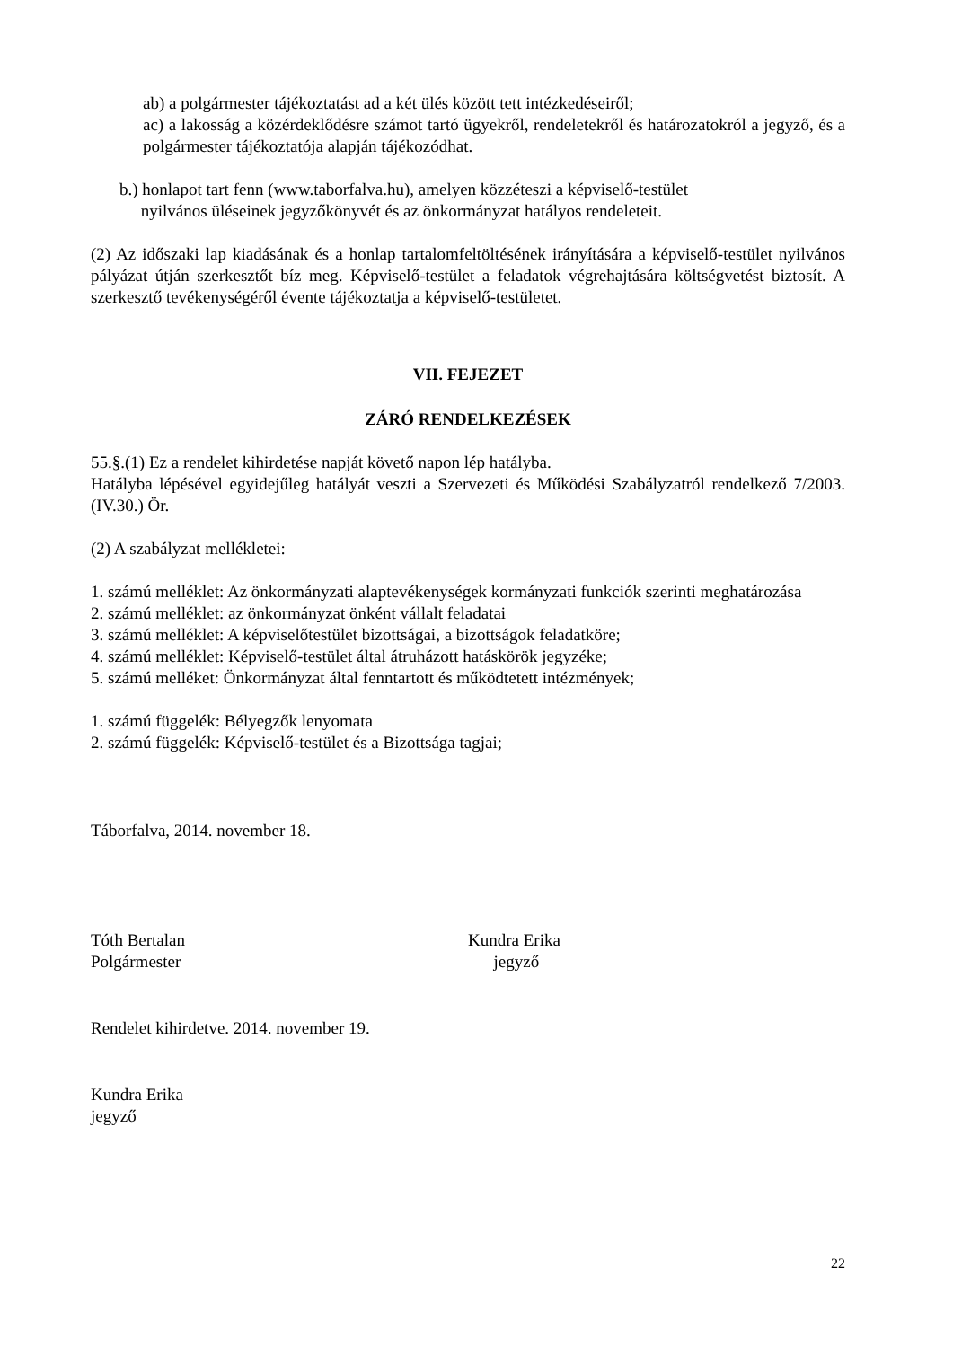ab) a polgármester tájékoztatást ad a két ülés között tett intézkedéseiről;
ac) a lakosság a közérdeklődésre számot tartó ügyekről, rendeletekről és határozatokról a jegyző, és a polgármester tájékoztatója alapján tájékozódhat.
b.) honlapot tart fenn (www.taborfalva.hu), amelyen közzéteszi a képviselő-testület
nyilvános üléseinek jegyzőkönyvét és az önkormányzat hatályos rendeleteit.
(2) Az időszaki lap kiadásának és a honlap tartalomfeltöltésének irányítására a képviselő-testület nyilvános pályázat útján szerkesztőt bíz meg. Képviselő-testület a feladatok végrehajtására költségvetést biztosít. A szerkesztő tevékenységéről évente tájékoztatja a képviselő-testületet.
VII. FEJEZET
ZÁRÓ RENDELKEZÉSEK
55.§.(1) Ez a rendelet kihirdetése napját követő napon lép hatályba.
Hatályba lépésével egyidejűleg hatályát veszti a Szervezeti és Működési Szabályzatról rendelkező 7/2003.(IV.30.) Ör.
(2) A szabályzat mellékletei:
1. számú melléklet: Az önkormányzati alaptevékenységek kormányzati funkciók szerinti meghatározása
2. számú melléklet: az önkormányzat önként vállalt feladatai
3. számú melléklet: A képviselőtestület bizottságai, a bizottságok feladatköre;
4. számú melléklet: Képviselő-testület által átruházott hatáskörök jegyzéke;
5. számú melléket: Önkormányzat által fenntartott és működtetett intézmények;
1. számú függelék: Bélyegzők lenyomata
2. számú függelék: Képviselő-testület és a Bizottsága tagjai;
Táborfalva, 2014. november 18.
Tóth Bertalan
Polgármester
Kundra Erika
jegyző
Rendelet kihirdetve. 2014. november 19.
Kundra Erika
jegyző
22